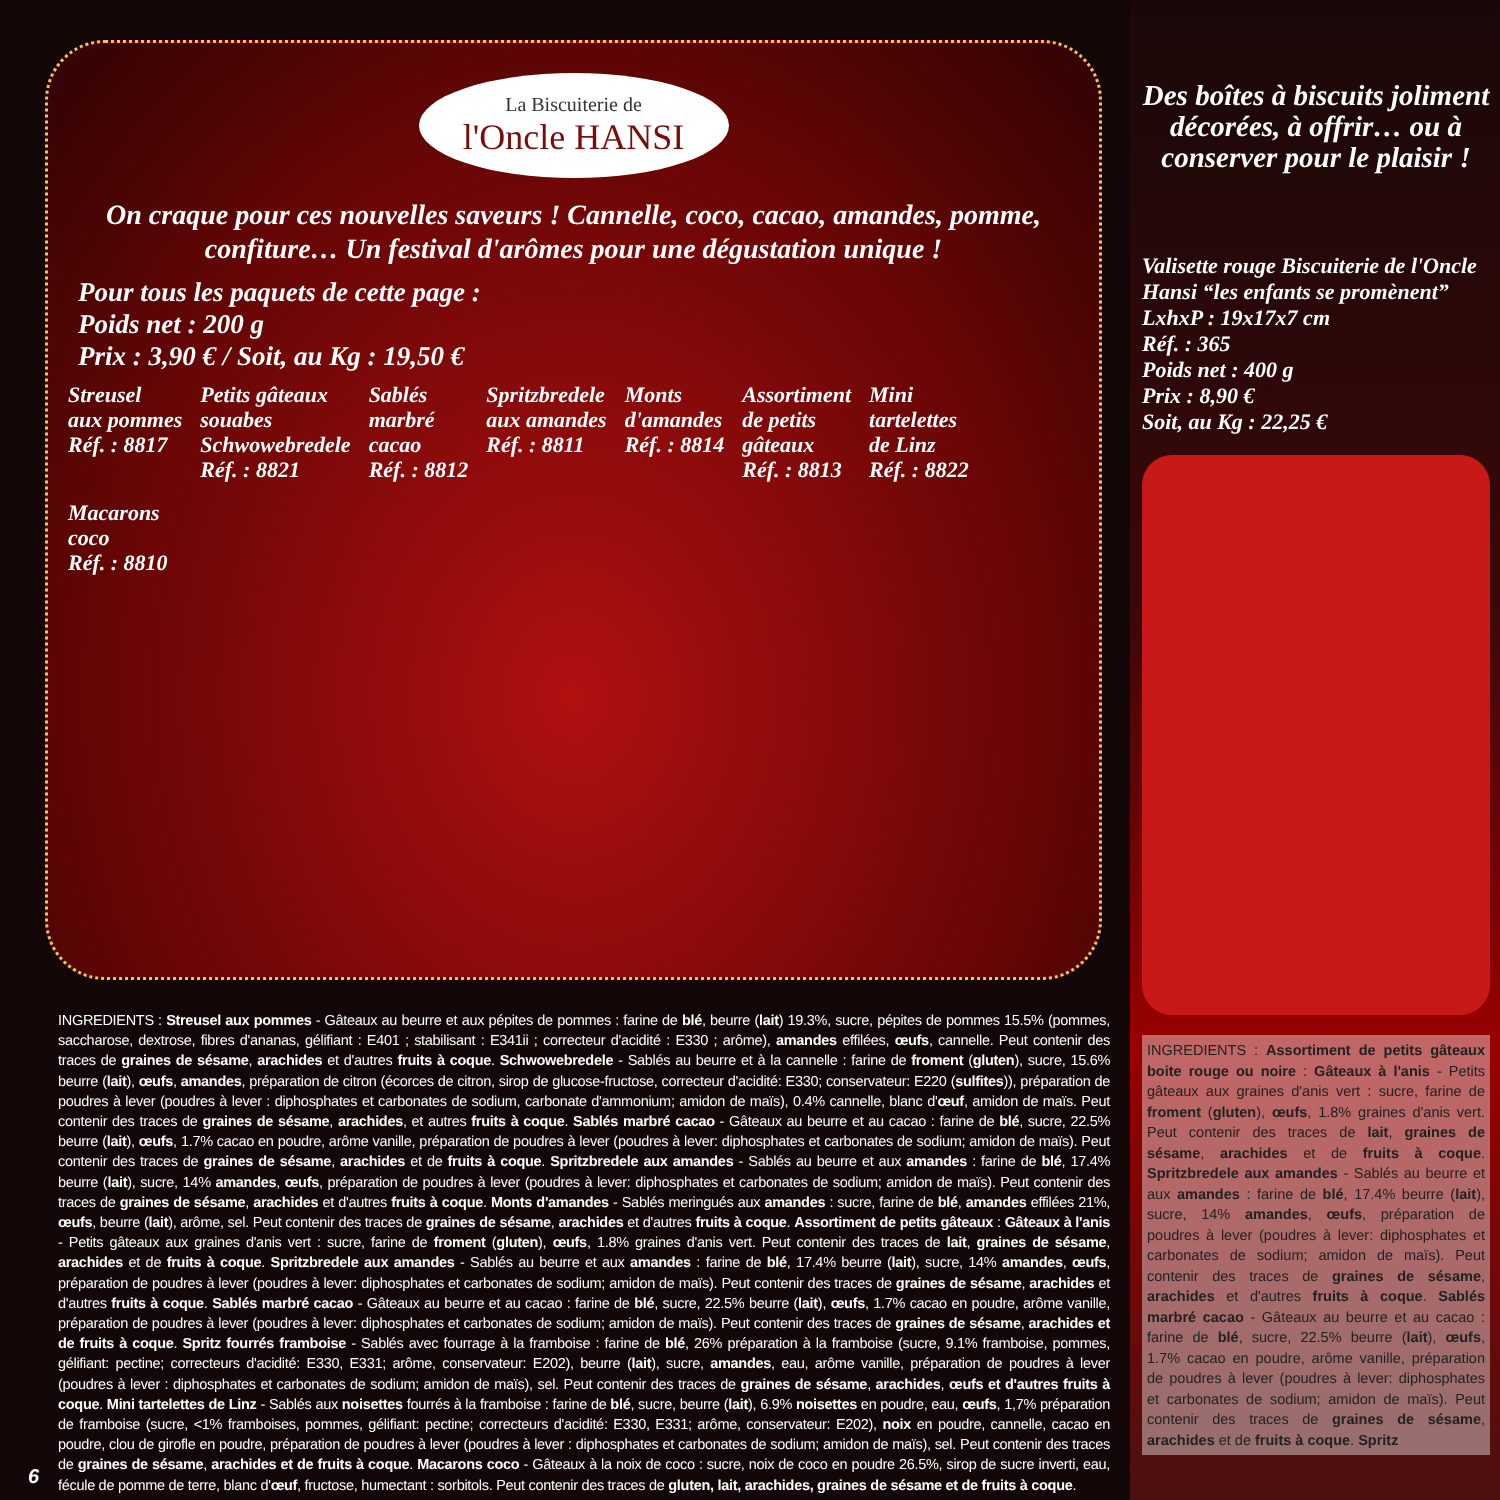La Biscuiterie de
l'Oncle HANSI
On craque pour ces nouvelles saveurs ! Cannelle, coco, cacao, amandes, pomme, confiture… Un festival d'arômes pour une dégustation unique !
Pour tous les paquets de cette page :
Poids net : 200 g
Prix : 3,90 € / Soit, au Kg : 19,50 €
Streusel
aux pommes
Réf. : 8817
Petits gâteaux
souabes
Schwowebredele
Réf. : 8821
Sablés
marbré
cacao
Réf. : 8812
Spritzbredele
aux amandes
Réf. : 8811
Monts
d'amandes
Réf. : 8814
Assortiment
de petits
gâteaux
Réf. : 8813
Mini
tartelettes
de Linz
Réf. : 8822
Macarons
coco
Réf. : 8810
INGREDIENTS : Streusel aux pommes - Gâteaux au beurre et aux pépites de pommes : farine de blé, beurre (lait) 19.3%, sucre, pépites de pommes 15.5% (pommes, saccharose, dextrose, fibres d'ananas, gélifiant : E401 ; stabilisant : E341ii ; correcteur d'acidité : E330 ; arôme), amandes effilées, œufs, cannelle. Peut contenir des traces de graines de sésame, arachides et d'autres fruits à coque. Schwowebredele - Sablés au beurre et à la cannelle : farine de froment (gluten), sucre, 15.6% beurre (lait), œufs, amandes, préparation de citron (écorces de citron, sirop de glucose-fructose, correcteur d'acidité: E330; conservateur: E220 (sulfites)), préparation de poudres à lever (poudres à lever : diphosphates et carbonates de sodium, carbonate d'ammonium; amidon de maïs), 0.4% cannelle, blanc d'œuf, amidon de maïs. Peut contenir des traces de graines de sésame, arachides, et autres fruits à coque. Sablés marbré cacao - Gâteaux au beurre et au cacao : farine de blé, sucre, 22.5% beurre (lait), œufs, 1.7% cacao en poudre, arôme vanille, préparation de poudres à lever (poudres à lever: diphosphates et carbonates de sodium; amidon de maïs). Peut contenir des traces de graines de sésame, arachides et de fruits à coque. Spritzbredele aux amandes - Sablés au beurre et aux amandes : farine de blé, 17.4% beurre (lait), sucre, 14% amandes, œufs, préparation de poudres à lever (poudres à lever: diphosphates et carbonates de sodium; amidon de maïs). Peut contenir des traces de graines de sésame, arachides et d'autres fruits à coque. Monts d'amandes - Sablés meringués aux amandes : sucre, farine de blé, amandes effilées 21%, œufs, beurre (lait), arôme, sel. Peut contenir des traces de graines de sésame, arachides et d'autres fruits à coque. Assortiment de petits gâteaux : Gâteaux à l'anis - Petits gâteaux aux graines d'anis vert : sucre, farine de froment (gluten), œufs, 1.8% graines d'anis vert. Peut contenir des traces de lait, graines de sésame, arachides et de fruits à coque. Spritzbredele aux amandes - Sablés au beurre et aux amandes : farine de blé, 17.4% beurre (lait), sucre, 14% amandes, œufs, préparation de poudres à lever (poudres à lever: diphosphates et carbonates de sodium; amidon de maïs). Peut contenir des traces de graines de sésame, arachides et d'autres fruits à coque. Sablés marbré cacao - Gâteaux au beurre et au cacao : farine de blé, sucre, 22.5% beurre (lait), œufs, 1.7% cacao en poudre, arôme vanille, préparation de poudres à lever (poudres à lever: diphosphates et carbonates de sodium; amidon de maïs). Peut contenir des traces de graines de sésame, arachides et de fruits à coque. Spritz fourrés framboise - Sablés avec fourrage à la framboise : farine de blé, 26% préparation à la framboise (sucre, 9.1% framboise, pommes, gélifiant: pectine; correcteurs d'acidité: E330, E331; arôme, conservateur: E202), beurre (lait), sucre, amandes, eau, arôme vanille, préparation de poudres à lever (poudres à lever : diphosphates et carbonates de sodium; amidon de maïs), sel. Peut contenir des traces de graines de sésame, arachides, œufs et d'autres fruits à coque. Mini tartelettes de Linz - Sablés aux noisettes fourrés à la framboise : farine de blé, sucre, beurre (lait), 6.9% noisettes en poudre, eau, œufs, 1,7% préparation de framboise (sucre, <1% framboises, pommes, gélifiant: pectine; correcteurs d'acidité: E330, E331; arôme, conservateur: E202), noix en poudre, cannelle, cacao en poudre, clou de girofle en poudre, préparation de poudres à lever (poudres à lever : diphosphates et carbonates de sodium; amidon de maïs), sel. Peut contenir des traces de graines de sésame, arachides et de fruits à coque. Macarons coco - Gâteaux à la noix de coco : sucre, noix de coco en poudre 26.5%, sirop de sucre inverti, eau, fécule de pomme de terre, blanc d'œuf, fructose, humectant : sorbitols. Peut contenir des traces de gluten, lait, arachides, graines de sésame et de fruits à coque.
6
Des boîtes à biscuits joliment décorées, à offrir… ou à conserver pour le plaisir !
Valisette rouge Biscuiterie de l'Oncle Hansi “les enfants se promènent”
LxhxP : 19x17x7 cm
Réf. : 365
Poids net : 400 g
Prix : 8,90 €
Soit, au Kg : 22,25 €
INGREDIENTS : Assortiment de petits gâteaux boite rouge ou noire : Gâteaux à l'anis - Petits gâteaux aux graines d'anis vert : sucre, farine de froment (gluten), œufs, 1.8% graines d'anis vert. Peut contenir des traces de lait, graines de sésame, arachides et de fruits à coque. Spritzbredele aux amandes - Sablés au beurre et aux amandes : farine de blé, 17.4% beurre (lait), sucre, 14% amandes, œufs, préparation de poudres à lever (poudres à lever: diphosphates et carbonates de sodium; amidon de maïs). Peut contenir des traces de graines de sésame, arachides et d'autres fruits à coque. Sablés marbré cacao - Gâteaux au beurre et au cacao : farine de blé, sucre, 22.5% beurre (lait), œufs, 1.7% cacao en poudre, arôme vanille, préparation de poudres à lever (poudres à lever: diphosphates et carbonates de sodium; amidon de maïs). Peut contenir des traces de graines de sésame, arachides et de fruits à coque. Spritz